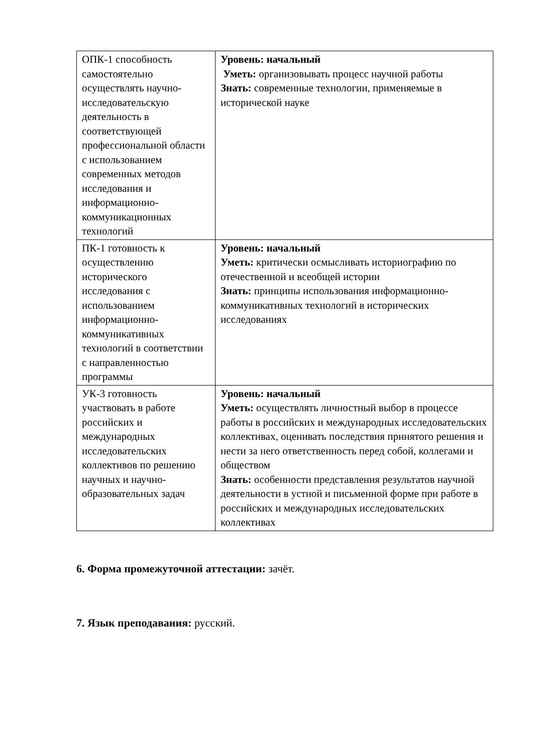| ОПК-1 способность самостоятельно осуществлять научно-исследовательскую деятельность в соответствующей профессиональной области с использованием современных методов исследования и информационно-коммуникационных технологий | Уровень: начальный Уметь: организовывать процесс научной работы Знать: современные технологии, применяемые в исторической науке |
| ПК-1 готовность к осуществлению исторического исследования с использованием информационно-коммуникативных технологий в соответствии с направленностью программы | Уровень: начальный Уметь: критически осмысливать историографию по отечественной и всеобщей истории Знать: принципы использования информационно-коммуникативных технологий в исторических исследованиях |
| УК-3 готовность участвовать в работе российских и международных исследовательских коллективов по решению научных и научно-образовательных задач | Уровень: начальный Уметь: осуществлять личностный выбор в процессе работы в российских и международных исследовательских коллективах, оценивать последствия принятого решения и нести за него ответственность перед собой, коллегами и обществом Знать: особенности представления результатов научной деятельности в устной и письменной форме при работе в российских и международных исследовательских коллективах |
6. Форма промежуточной аттестации: зачёт.
7. Язык преподавания: русский.